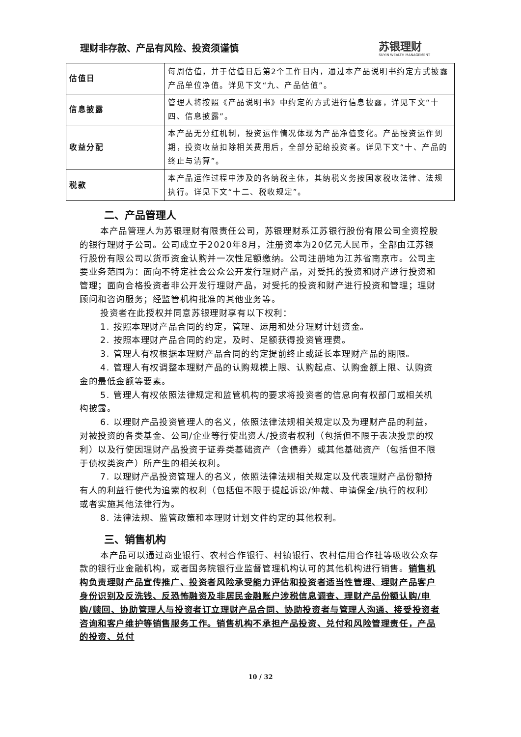理财非存款、产品有风险、投资须谨慎 苏银理财
SUYIN WEALTH MANAGEMENT
| 估值日 | 每周估值，并于估值日后第2个工作日内，通过本产品说明书约定方式披露产品单位净值。详见下文“九、产品估值”。 |
| 信息披露 | 管理人将按照《产品说明书》中约定的方式进行信息披露，详见下文“十四、信息披露”。 |
| 收益分配 | 本产品无分红机制，投资运作情况体现为产品净值变化。产品投资运作到期，投资收益扣除相关费用后，全部分配给投资者。详见下文“十、产品的终止与清算”。 |
| 税款 | 本产品运作过程中涉及的各纳税主体，其纳税义务按国家税收法律、法规执行。详见下文“十二、税收规定”。 |
二、产品管理人
本产品管理人为苏银理财有限责任公司，苏银理财系江苏银行股份有限公司全资控股的银行理财子公司。公司成立于2020年8月，注册资本为20亿元人民币，全部由江苏银行股份有限公司以货币资金认购并一次性足额缴纳。公司注册地为江苏省南京市。公司主要业务范围为：面向不特定社会公众公开发行理财产品，对受托的投资和财产进行投资和管理；面向合格投资者非公开发行理财产品，对受托的投资和财产进行投资和管理；理财顾问和咨询服务；经监管机构批准的其他业务等。
投资者在此授权并同意苏银理财享有以下权利：
1. 按照本理财产品合同的约定，管理、运用和处分理财计划资金。
2. 按照本理财产品合同的约定，及时、足额获得投资管理费。
3. 管理人有权根据本理财产品合同的约定提前终止或延长本理财产品的期限。
4. 管理人有权调整本理财产品的认购规模上限、认购起点、认购金额上限、认购资金的最低金额等要素。
5. 管理人有权依照法律规定和监管机构的要求将投资者的信息向有权部门或相关机构披露。
6. 以理财产品投资管理人的名义，依照法律法规相关规定以及为理财产品的利益，对被投资的各类基金、公司/企业等行使出资人/投资者权利（包括但不限于表决投票的权利）以及行使因理财产品投资于证券类基础资产（含债券）或其他基础资产（包括但不限于债权类资产）所产生的相关权利。
7. 以理财产品投资管理人的名义，依照法律法规相关规定以及代表理财产品份额持有人的利益行使代为追索的权利（包括但不限于提起诉讼/仲裁、申请保全/执行的权利）或者实施其他法律行为。
8. 法律法规、监管政策和本理财计划文件约定的其他权利。
三、销售机构
本产品可以通过商业银行、农村合作银行、村镇银行、农村信用合作社等吸收公众存款的银行业金融机构，或者国务院银行业监督管理机构认可的其他机构进行销售。销售机构负责理财产品宣传推广、投资者风险承受能力评估和投资者适当性管理、理财产品客户身份识别及反洗钱、反恐怖融资及非居民金融账户涉税信息调查、理财产品份额认购/申购/赎回、协助管理人与投资者订立理财产品合同、协助投资者与管理人沟通、接受投资者咨询和客户维护等销售服务工作。销售机构不承担产品投资、兑付和风险管理责任，产品的投资、兑付
10 / 32